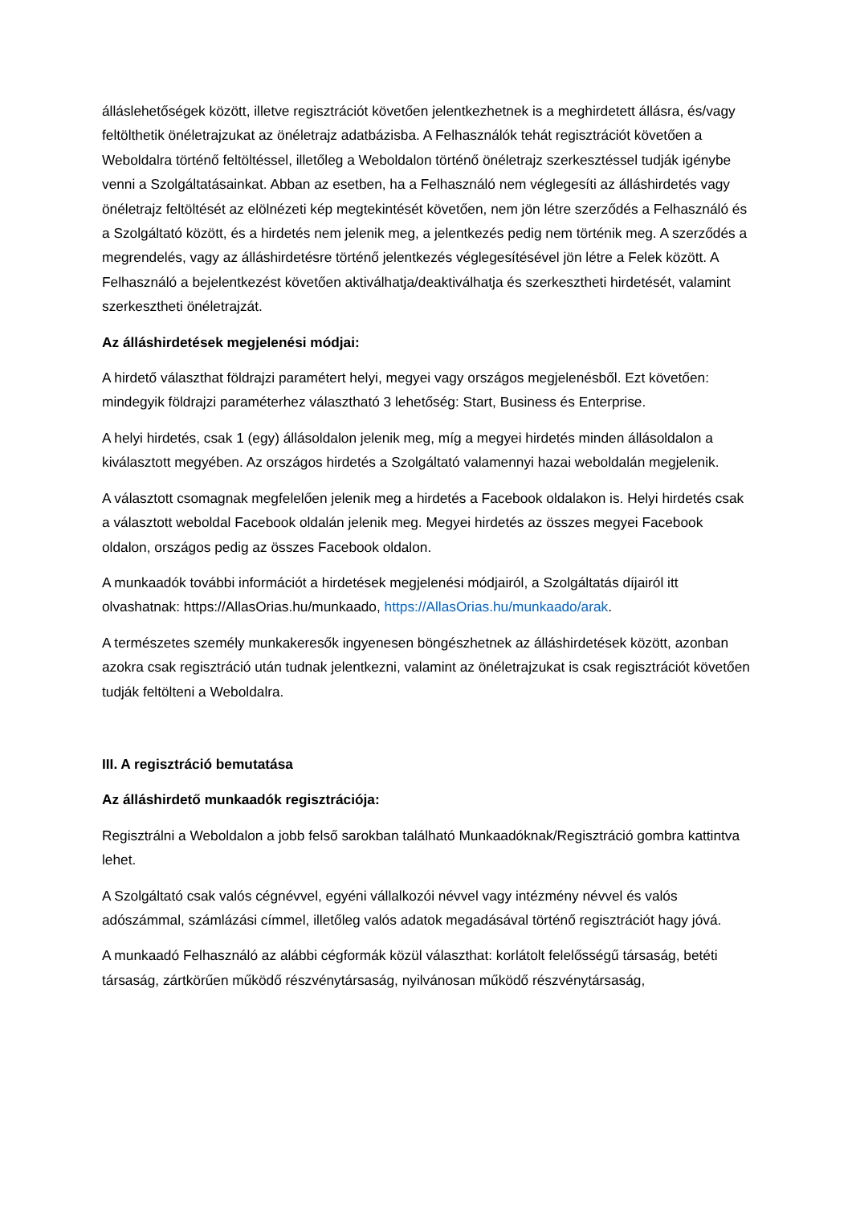álláslehetőségek között, illetve regisztrációt követően jelentkezhetnek is a meghirdetett állásra, és/vagy feltölthetik önéletrajzukat az önéletrajz adatbázisba. A Felhasználók tehát regisztrációt követően a Weboldalra történő feltöltéssel, illetőleg a Weboldalon történő önéletrajz szerkesztéssel tudják igénybe venni a Szolgáltatásainkat. Abban az esetben, ha a Felhasználó nem véglegesíti az álláshirdetés vagy önéletrajz feltöltését az elölnézeti kép megtekintését követően, nem jön létre szerződés a Felhasználó és a Szolgáltató között, és a hirdetés nem jelenik meg, a jelentkezés pedig nem történik meg. A szerződés a megrendelés, vagy az álláshirdetésre történő jelentkezés véglegesítésével jön létre a Felek között. A Felhasználó a bejelentkezést követően aktiválhatja/deaktiválhatja és szerkesztheti hirdetését, valamint szerkesztheti önéletrajzát.
Az álláshirdetések megjelenési módjai:
A hirdető választhat földrajzi paramétert helyi, megyei vagy országos megjelenésből. Ezt követően: mindegyik földrajzi paraméterhez választható 3 lehetőség: Start, Business és Enterprise.
A helyi hirdetés, csak 1 (egy) állásoldalon jelenik meg, míg a megyei hirdetés minden állásoldalon a kiválasztott megyében. Az országos hirdetés a Szolgáltató valamennyi hazai weboldalán megjelenik.
A választott csomagnak megfelelően jelenik meg a hirdetés a Facebook oldalakon is. Helyi hirdetés csak a választott weboldal Facebook oldalán jelenik meg. Megyei hirdetés az összes megyei Facebook oldalon, országos pedig az összes Facebook oldalon.
A munkaadók további információt a hirdetések megjelenési módjairól, a Szolgáltatás díjairól itt olvashatnak: https://AllasOrias.hu/munkaado, https://AllasOrias.hu/munkaado/arak.
A természetes személy munkakeresők ingyenesen böngészhetnek az álláshirdetések között, azonban azokra csak regisztráció után tudnak jelentkezni, valamint az önéletrajzukat is csak regisztrációt követően tudják feltölteni a Weboldalra.
III. A regisztráció bemutatása
Az álláshirdető munkaadók regisztrációja:
Regisztrálni a Weboldalon a jobb felső sarokban található Munkaadóknak/Regisztráció gombra kattintva lehet.
A Szolgáltató csak valós cégnévvel, egyéni vállalkozói névvel vagy intézmény névvel és valós adószámmal, számlázási címmel, illetőleg valós adatok megadásával történő regisztrációt hagy jóvá.
A munkaadó Felhasználó az alábbi cégformák közül választhat: korlátolt felelősségű társaság, betéti társaság, zártkörűen működő részvénytársaság, nyilvánosan működő részvénytársaság,